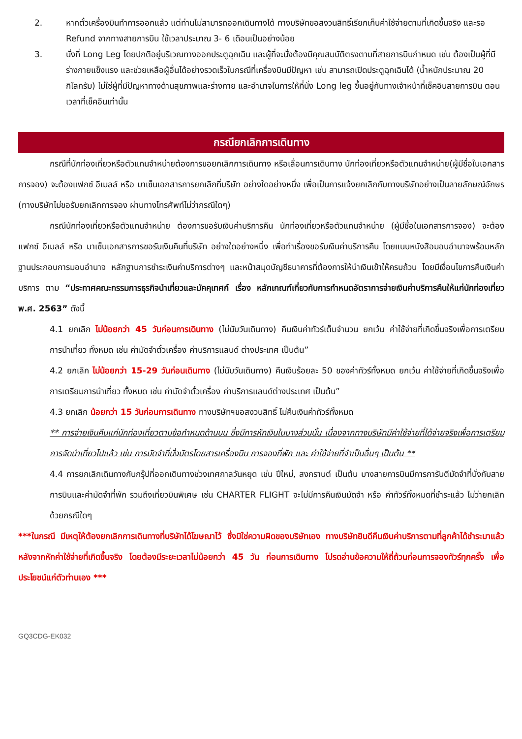2. หากตั๋วเครื่องบินทำการออกแล้ว แต่ท่านไม่สามารถออกเดินทางได้ ทางบริษัทขอสงวนสิทธิ์เรียกเก็บค่าใช้จ่ายตามที่เกิดขึ้นจริง และรอ Refund จากทางสายการบิน ใช้เวลาประมาณ 3- 6 เดือนเป็นอย่างน้อย
3. นั่งที่ Long Leg โดยปกติอยู่บริเวณทางออกประตูฉุกเฉิน และผู้ที่จะนั่งต้องมีคุณสมบัติตรงตามที่สายการบินกำหนด เช่น ต้องเป็นผู้ที่มีร่างกายแข็งแรง และช่วยเหลือผู้อื่นได้อย่างรวดเร็วในกรณีที่เครื่องบินมีปัญหา เช่น สามารถเปิดประตูฉุกเฉินได้ (น้ำหนักประมาณ 20 กิโลกรัม) ไม่ใช่ผู้ที่มีปัญหาทางด้านสุขภาพและร่างกาย และอำนาจในการให้ที่นั่ง Long leg ขึ้นอยู่กับทางเจ้าหน้าที่เช็คอินสายการบิน ตอนเวลาที่เช็คอินเท่านั้น
กรณียกเลิกการเดินทาง
กรณีที่นักท่องเที่ยวหรือตัวแทนจำหน่ายต้องการขอยกเลิกการเดินทาง หรือเลื่อนการเดินทาง นักท่องเที่ยวหรือตัวแทนจำหน่าย(ผู้มีชื่อในเอกสารการจอง) จะต้องแฟกซ์ อีเมลล์ หรือ มาเซ็นเอกสารการยกเลิกที่บริษัท อย่างใดอย่างหนึ่ง เพื่อเป็นการแจ้งยกเลิกกับทางบริษัทอย่างเป็นลายลักษณ์อักษร (ทางบริษัทไม่ขอรับยกเลิกการจอง ผ่านทางโทรศัพท์ไม่ว่ากรณีใดๆ)
กรณีนักท่องเที่ยวหรือตัวแทนจำหน่าย ต้องการขอรับเงินค่าบริการคืน นักท่องเที่ยวหรือตัวแทนจำหน่าย (ผู้มีชื่อในเอกสารการจอง) จะต้องแฟกซ์ อีเมลล์ หรือ มาเซ็นเอกสารการขอรับเงินคืนที่บริษัท อย่างใดอย่างหนึ่ง เพื่อทำเรื่องขอรับเงินค่าบริการคืน โดยแนบหนังสือมอบอำนาจพร้อมหลักฐานประกอบการมอบอำนาจ หลักฐานการชำระเงินค่าบริการต่างๆ และหน้าสมุดบัญชีธนาคารที่ต้องการให้นำเงินเข้าให้ครบถ้วน โดยมีเงื่อนไขการคืนเงินค่าบริการ ตาม “ประกาศคณะกรรมการธุรกิจนำเที่ยวและมัคคุเทศก์ เรื่อง หลักเกณฑ์เกี่ยวกับการกำหนดอัตราการจ่ายเงินค่าบริการคืนให้แก่นักท่องเที่ยว พ.ศ. 2563” ดังนี้
4.1 ยกเลิก ไม่น้อยกว่า 45 วันก่อนการเดินทาง (ไม่นับวันเดินทาง) คืนเงินค่าทัวร์เต็มจำนวน ยกเว้น ค่าใช้จ่ายที่เกิดขึ้นจริงเพื่อการเตรียมการนำเที่ยว ทั้งหมด เช่น ค่ามัดจำตั๋วเครื่อง ค่าบริการแลนด์ ต่างประเทศ เป็นต้น”
4.2 ยกเลิก ไม่น้อยกว่า 15-29 วันก่อนเดินทาง (ไม่นับวันเดินทาง) คืนเงินร้อยละ 50 ของค่าทัวร์ทั้งหมด ยกเว้น ค่าใช้จ่ายที่เกิดขึ้นจริงเพื่อการเตรียมการนำเที่ยว ทั้งหมด เช่น ค่ามัดจำตั๋วเครื่อง ค่าบริการแลนด์ต่างประเทศ เป็นต้น”
4.3 ยกเลิก น้อยกว่า 15 วันก่อนการเดินทาง ทางบริษัทฯขอสงวนสิทธิ์ ไม่คืนเงินค่าทัวร์ทั้งหมด
** การจ่ายเงินคืนแก่นักท่องเที่ยวตามข้อกำหนดด้านบน ซึ่งมีการหักเงินในบางส่วนนั้น เนื่องจากทางบริษัทมีค่าใช้จ่ายที่ได้จ่ายจริงเพื่อการเตรียมการจัดนำเที่ยวไปแล้ว เช่น การมัดจำที่นั่งบัตรโดยสารเครื่องบิน การจองที่พัก และ ค่าใช้จ่ายที่จำเป็นอื่นๆ เป็นต้น **
4.4 การยกเลิกเดินทางกับกรุ๊ปที่ออกเดินทางช่วงเทศกาลวันหยุด เช่น ปีใหม่, สงกรานต์ เป็นต้น บางสายการบินมีการการันตีมัดจำที่นั่งกับสายการบินและค่ามัดจำที่พัก รวมถึงเที่ยวบินพิเศษ เช่น CHARTER FLIGHT จะไม่มีการคืนเงินมัดจำ หรือ ค่าทัวร์ทั้งหมดที่ชำระแล้ว ไม่ว่ายกเลิกด้วยกรณีใดๆ
***ในกรณี มีเหตุให้ต้องยกเลิกการเดินทางที่บริษัทได้โฆษณาไว้ ซึ่งมิใช่ความผิดของบริษัทเอง ทางบริษัทยินดีคืนเงินค่าบริการตามที่ลูกค้าได้ชำระมาแล้วหลังจากหักค่าใช้จ่ายที่เกิดขึ้นจริง โดยต้องมีระยะเวลาไม่น้อยกว่า 45 วัน ก่อนการเดินทาง โปรดอ่านข้อความให้ถี่ถ้วนก่อนการจองทัวร์ทุกครั้ง เพื่อประโยชน์แก่ตัวท่านเอง ***
GQ3CDG-EK032